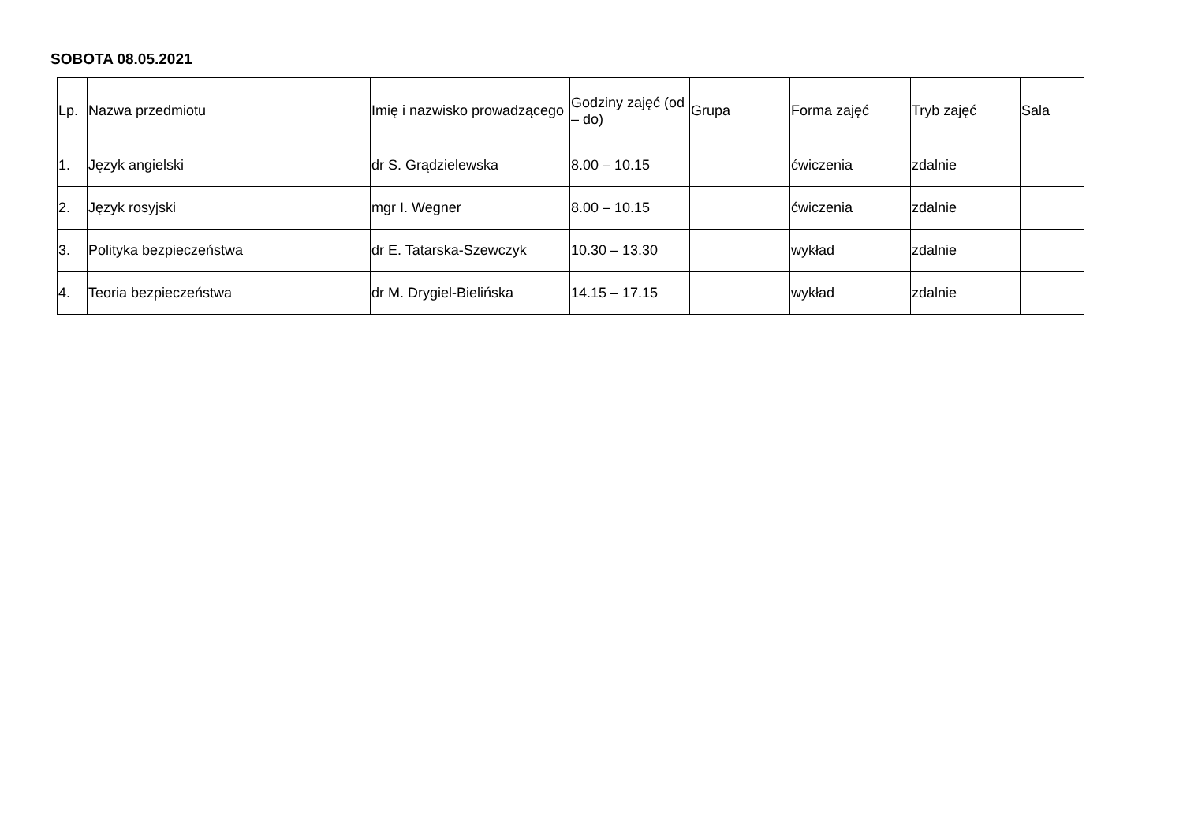SOBOTA 08.05.2021
| Lp. | Nazwa przedmiotu | Imię i nazwisko prowadzącego | Godziny zajęć (od – do) | Grupa | Forma zajęć | Tryb zajęć | Sala |
| --- | --- | --- | --- | --- | --- | --- | --- |
| 1. | Język angielski | dr S. Grądzielewska | 8.00 – 10.15 | | ćwiczenia | zdalnie | |
| 2. | Język rosyjski | mgr I. Wegner | 8.00 – 10.15 | | ćwiczenia | zdalnie | |
| 3. | Polityka bezpieczeństwa | dr E. Tatarska-Szewczyk | 10.30 – 13.30 | | wykład | zdalnie | |
| 4. | Teoria bezpieczeństwa | dr M. Drygiel-Bielińska | 14.15 – 17.15 | | wykład | zdalnie | |